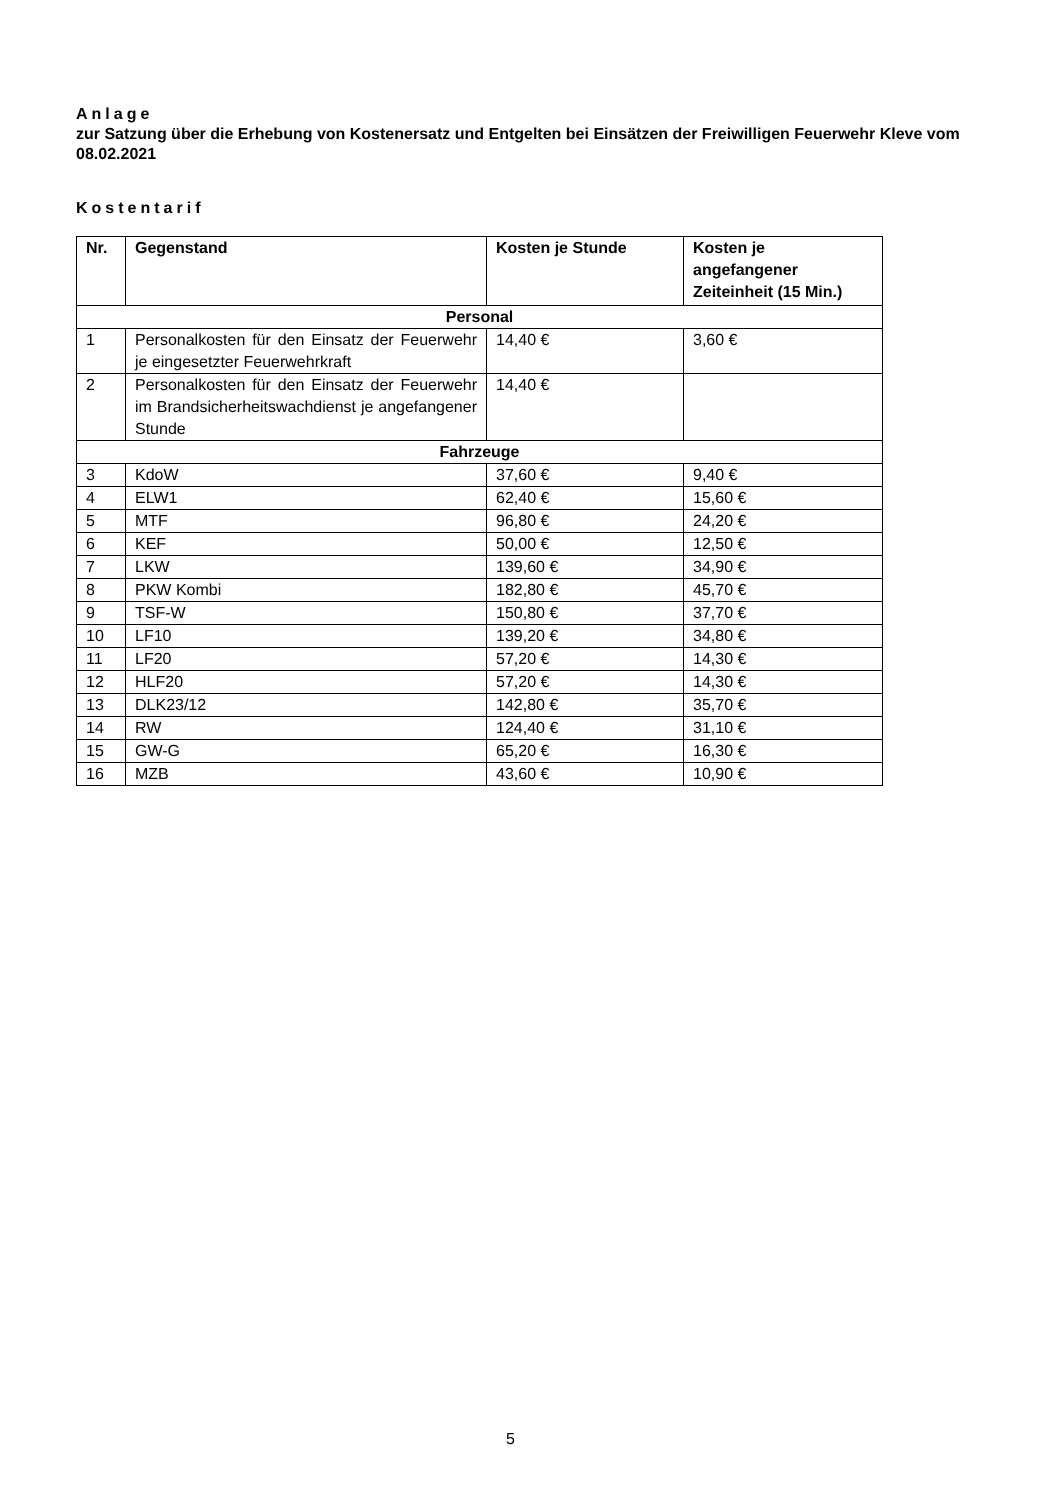Anlage
zur Satzung über die Erhebung von Kostenersatz und Entgelten bei Einsätzen der Freiwilligen Feuerwehr Kleve vom 08.02.2021
Kostentarif
| Nr. | Gegenstand | Kosten je Stunde | Kosten je angefangener Zeiteinheit (15 Min.) |
| --- | --- | --- | --- |
| Personal | | | |
| 1 | Personalkosten für den Einsatz der Feuerwehr je eingesetzter Feuerwehrkraft | 14,40 € | 3,60 € |
| 2 | Personalkosten für den Einsatz der Feuerwehr im Brandsicherheitswachdienst je angefangener Stunde | 14,40 € | |
| Fahrzeuge | | | |
| 3 | KdoW | 37,60 € | 9,40 € |
| 4 | ELW1 | 62,40 € | 15,60 € |
| 5 | MTF | 96,80 € | 24,20 € |
| 6 | KEF | 50,00 € | 12,50 € |
| 7 | LKW | 139,60 € | 34,90 € |
| 8 | PKW Kombi | 182,80 € | 45,70 € |
| 9 | TSF-W | 150,80 € | 37,70 € |
| 10 | LF10 | 139,20 € | 34,80 € |
| 11 | LF20 | 57,20 € | 14,30 € |
| 12 | HLF20 | 57,20 € | 14,30 € |
| 13 | DLK23/12 | 142,80 € | 35,70 € |
| 14 | RW | 124,40 € | 31,10 € |
| 15 | GW-G | 65,20 € | 16,30 € |
| 16 | MZB | 43,60 € | 10,90 € |
5